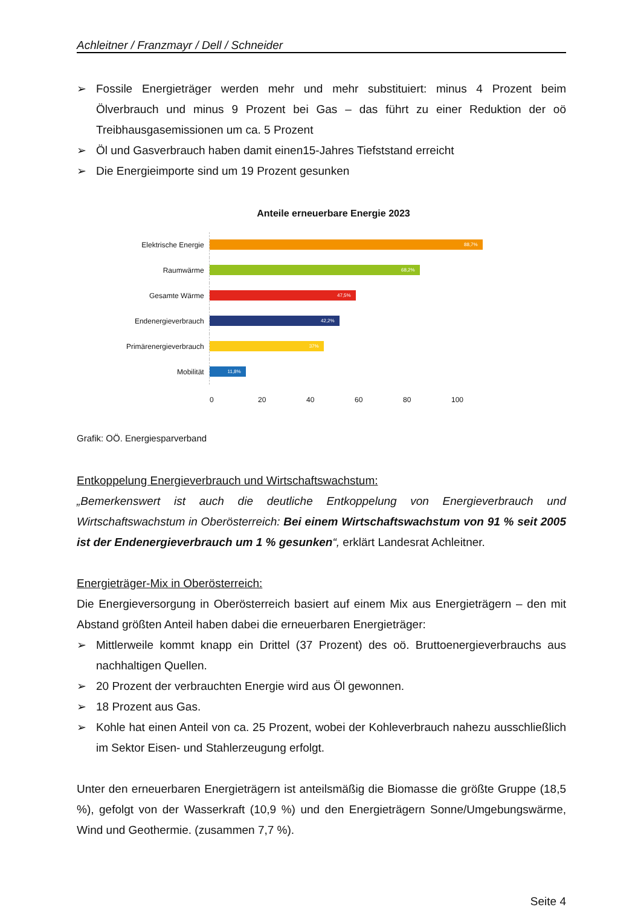Achleitner / Franzmayr / Dell / Schneider
➢ Fossile Energieträger werden mehr und mehr substituiert: minus 4 Prozent beim Ölverbrauch und minus 9 Prozent bei Gas – das führt zu einer Reduktion der oö Treibhausgasemissionen um ca. 5 Prozent
➢ Öl und Gasverbrauch haben damit einen15-Jahres Tiefststand erreicht
➢ Die Energieimporte sind um 19 Prozent gesunken
Anteile erneuerbare Energie 2023
Elektrische Energie
88,7%
Raumwärme
68,2%
Gesamte Wärme
47,5%
Endenergieverbrauch
42,2%
Primärenergieverbrauch
37%
Mobilität
11,8%
0 20 40 60 80 100
Grafik: OÖ. Energiesparverband
Entkoppelung Energieverbrauch und Wirtschaftswachstum:
„Bemerkenswert ist auch die deutliche Entkoppelung von Energieverbrauch und Wirtschaftswachstum in Oberösterreich: Bei einem Wirtschaftswachstum von 91 % seit 2005 ist der Endenergieverbrauch um 1 % gesunken“, erklärt Landesrat Achleitner.
Energieträger-Mix in Oberösterreich:
Die Energieversorgung in Oberösterreich basiert auf einem Mix aus Energieträgern – den mit Abstand größten Anteil haben dabei die erneuerbaren Energieträger:
➢ Mittlerweile kommt knapp ein Drittel (37 Prozent) des oö. Bruttoenergieverbrauchs aus nachhaltigen Quellen.
➢ 20 Prozent der verbrauchten Energie wird aus Öl gewonnen.
➢ 18 Prozent aus Gas.
➢ Kohle hat einen Anteil von ca. 25 Prozent, wobei der Kohleverbrauch nahezu ausschließlich im Sektor Eisen- und Stahlerzeugung erfolgt.
Unter den erneuerbaren Energieträgern ist anteilsmäßig die Biomasse die größte Gruppe (18,5 %), gefolgt von der Wasserkraft (10,9 %) und den Energieträgern Sonne/Umgebungswärme, Wind und Geothermie. (zusammen 7,7 %).
Seite 4